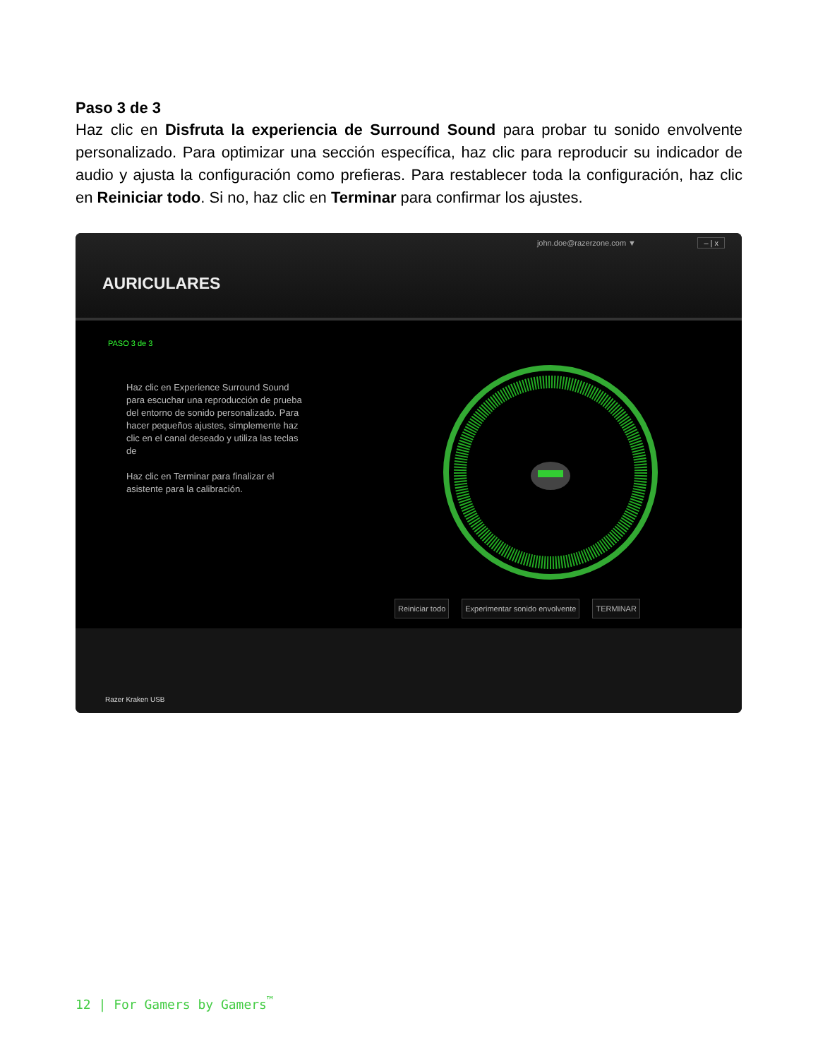Paso 3 de 3
Haz clic en Disfruta la experiencia de Surround Sound para probar tu sonido envolvente personalizado. Para optimizar una sección específica, haz clic para reproducir su indicador de audio y ajusta la configuración como prefieras. Para restablecer toda la configuración, haz clic en Reiniciar todo. Si no, haz clic en Terminar para confirmar los ajustes.
john.doe@razerzone.com ▼ – | x
AURICULARES
PASO 3 de 3
Haz clic en Experience Surround Sound para escuchar una reproducción de prueba del entorno de sonido personalizado. Para hacer pequeños ajustes, simplemente haz clic en el canal deseado y utiliza las teclas de
Haz clic en Terminar para finalizar el asistente para la calibración.
Reiniciar todo Experimentar sonido envolvente TERMINAR
Razer Kraken USB
12 | For Gamers by Gamers<sup>™</sup>